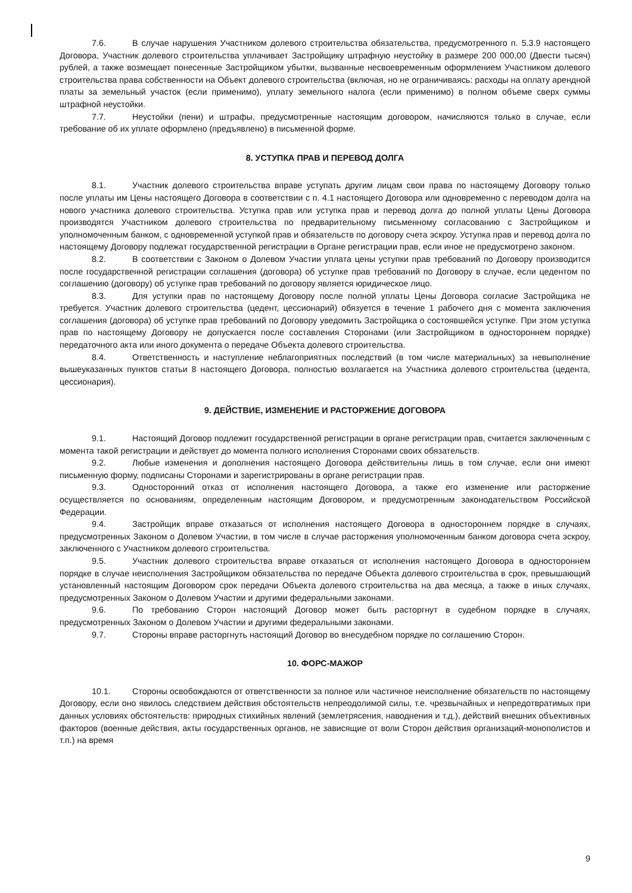7.6. В случае нарушения Участником долевого строительства обязательства, предусмотренного п. 5.3.9 настоящего Договора, Участник долевого строительства уплачивает Застройщику штрафную неустойку в размере 200 000,00 (Двести тысяч) рублей, а также возмещает понесенные Застройщиком убытки, вызванные несвоевременным оформлением Участником долевого строительства права собственности на Объект долевого строительства (включая, но не ограничиваясь: расходы на оплату арендной платы за земельный участок (если применимо), уплату земельного налога (если применимо) в полном объеме сверх суммы штрафной неустойки.
7.7. Неустойки (пени) и штрафы, предусмотренные настоящим договором, начисляются только в случае, если требование об их уплате оформлено (предъявлено) в письменной форме.
8. УСТУПКА ПРАВ И ПЕРЕВОД ДОЛГА
8.1. Участник долевого строительства вправе уступать другим лицам свои права по настоящему Договору только после уплаты им Цены настоящего Договора в соответствии с п. 4.1 настоящего Договора или одновременно с переводом долга на нового участника долевого строительства. Уступка прав или уступка прав и перевод долга до полной уплаты Цены Договора производятся Участником долевого строительства по предварительному письменному согласованию с Застройщиком и уполномоченным банком, с одновременной уступкой прав и обязательств по договору счета эскроу. Уступка прав и перевод долга по настоящему Договору подлежат государственной регистрации в Органе регистрации прав, если иное не предусмотрено законом.
8.2. В соответствии с Законом о Долевом Участии уплата цены уступки прав требований по Договору производится после государственной регистрации соглашения (договора) об уступке прав требований по Договору в случае, если цедентом по соглашению (договору) об уступке прав требований по договору является юридическое лицо.
8.3. Для уступки прав по настоящему Договору после полной уплаты Цены Договора согласие Застройщика не требуется. Участник долевого строительства (цедент, цессионарий) обязуется в течение 1 рабочего дня с момента заключения соглашения (договора) об уступке прав требований по Договору уведомить Застройщика о состоявшейся уступке. При этом уступка прав по настоящему Договору не допускается после составления Сторонами (или Застройщиком в одностороннем порядке) передаточного акта или иного документа о передаче Объекта долевого строительства.
8.4. Ответственность и наступление неблагоприятных последствий (в том числе материальных) за невыполнение вышеуказанных пунктов статьи 8 настоящего Договора, полностью возлагается на Участника долевого строительства (цедента, цессионария).
9. ДЕЙСТВИЕ, ИЗМЕНЕНИЕ И РАСТОРЖЕНИЕ ДОГОВОРА
9.1. Настоящий Договор подлежит государственной регистрации в органе регистрации прав, считается заключенным с момента такой регистрации и действует до момента полного исполнения Сторонами своих обязательств.
9.2. Любые изменения и дополнения настоящего Договора действительны лишь в том случае, если они имеют письменную форму, подписаны Сторонами и зарегистрированы в органе регистрации прав.
9.3. Односторонний отказ от исполнения настоящего Договора, а также его изменение или расторжение осуществляется по основаниям, определенным настоящим Договором, и предусмотренным законодательством Российской Федерации.
9.4. Застройщик вправе отказаться от исполнения настоящего Договора в одностороннем порядке в случаях, предусмотренных Законом о Долевом Участии, в том числе в случае расторжения уполномоченным банком договора счета эскроу, заключенного с Участником долевого строительства.
9.5. Участник долевого строительства вправе отказаться от исполнения настоящего Договора в одностороннем порядке в случае неисполнения Застройщиком обязательства по передаче Объекта долевого строительства в срок, превышающий установленный настоящим Договором срок передачи Объекта долевого строительства на два месяца, а также в иных случаях, предусмотренных Законом о Долевом Участии и другими федеральными законами.
9.6. По требованию Сторон настоящий Договор может быть расторгнут в судебном порядке в случаях, предусмотренных Законом о Долевом Участии и другими федеральными законами.
9.7. Стороны вправе расторгнуть настоящий Договор во внесудебном порядке по соглашению Сторон.
10. ФОРС-МАЖОР
10.1. Стороны освобождаются от ответственности за полное или частичное неисполнение обязательств по настоящему Договору, если оно явилось следствием действия обстоятельств непреодолимой силы, т.е. чрезвычайных и непредотвратимых при данных условиях обстоятельств: природных стихийных явлений (землетрясения, наводнения и т.д.), действий внешних объективных факторов (военные действия, акты государственных органов, не зависящие от воли Сторон действия организаций-монополистов и т.п.) на время
9